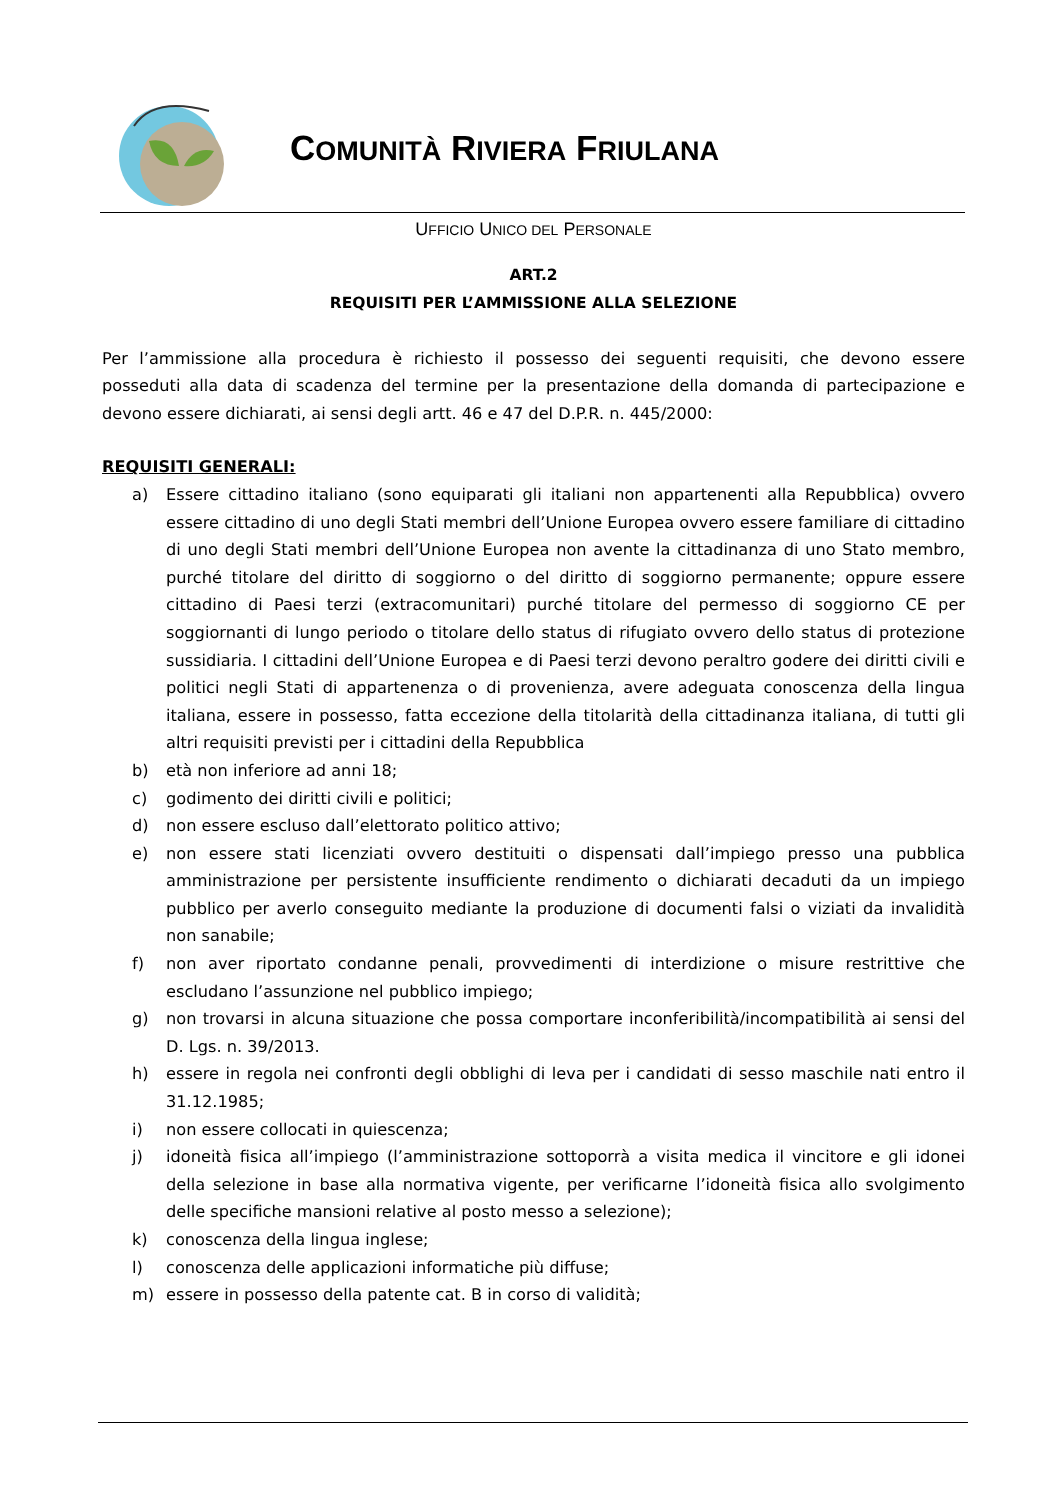COMUNITÀ RIVIERA FRIULANA
UFFICIO UNICO DEL PERSONALE
ART.2
REQUISITI PER L’AMMISSIONE ALLA SELEZIONE
Per l’ammissione alla procedura è richiesto il possesso dei seguenti requisiti, che devono essere posseduti alla data di scadenza del termine per la presentazione della domanda di partecipazione e devono essere dichiarati, ai sensi degli artt. 46 e 47 del D.P.R. n. 445/2000:
REQUISITI GENERALI:
a) Essere cittadino italiano (sono equiparati gli italiani non appartenenti alla Repubblica) ovvero essere cittadino di uno degli Stati membri dell’Unione Europea ovvero essere familiare di cittadino di uno degli Stati membri dell’Unione Europea non avente la cittadinanza di uno Stato membro, purché titolare del diritto di soggiorno o del diritto di soggiorno permanente; oppure essere cittadino di Paesi terzi (extracomunitari) purché titolare del permesso di soggiorno CE per soggiornanti di lungo periodo o titolare dello status di rifugiato ovvero dello status di protezione sussidiaria. I cittadini dell’Unione Europea e di Paesi terzi devono peraltro godere dei diritti civili e politici negli Stati di appartenenza o di provenienza, avere adeguata conoscenza della lingua italiana, essere in possesso, fatta eccezione della titolarità della cittadinanza italiana, di tutti gli altri requisiti previsti per i cittadini della Repubblica
b) età non inferiore ad anni 18;
c) godimento dei diritti civili e politici;
d) non essere escluso dall’elettorato politico attivo;
e) non essere stati licenziati ovvero destituiti o dispensati dall’impiego presso una pubblica amministrazione per persistente insufficiente rendimento o dichiarati decaduti da un impiego pubblico per averlo conseguito mediante la produzione di documenti falsi o viziati da invalidità non sanabile;
f) non aver riportato condanne penali, provvedimenti di interdizione o misure restrittive che escludano l’assunzione nel pubblico impiego;
g) non trovarsi in alcuna situazione che possa comportare inconferibilità/incompatibilità ai sensi del D. Lgs. n. 39/2013.
h) essere in regola nei confronti degli obblighi di leva per i candidati di sesso maschile nati entro il 31.12.1985;
i) non essere collocati in quiescenza;
j) idoneità fisica all’impiego (l’amministrazione sottoporrà a visita medica il vincitore e gli idonei della selezione in base alla normativa vigente, per verificarne l’idoneità fisica allo svolgimento delle specifiche mansioni relative al posto messo a selezione);
k) conoscenza della lingua inglese;
l) conoscenza delle applicazioni informatiche più diffuse;
m) essere in possesso della patente cat. B in corso di validità;